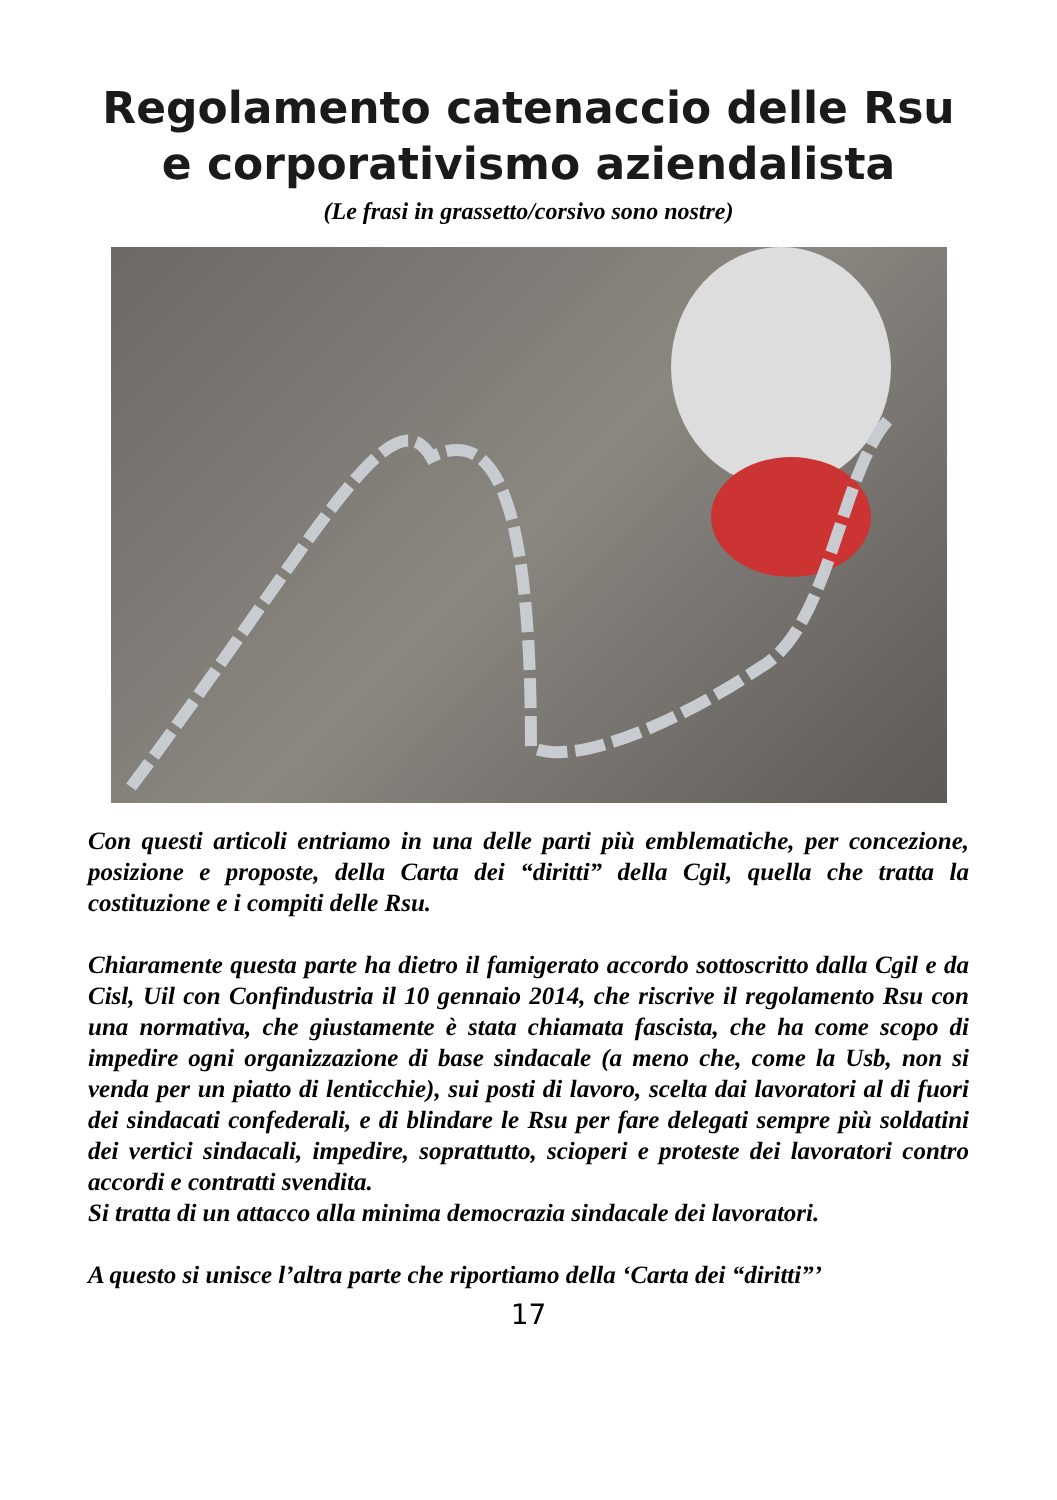Regolamento catenaccio delle Rsu
e corporativismo aziendalista
(Le frasi in grassetto/corsivo sono nostre)
Con questi articoli entriamo in una delle parti più emblematiche, per concezione, posizione e proposte, della Carta dei “diritti” della Cgil, quella che tratta la costituzione e i compiti delle Rsu.
Chiaramente questa parte ha dietro il famigerato accordo sottoscritto dalla Cgil e da Cisl, Uil con Confindustria il 10 gennaio 2014, che riscrive il regolamento Rsu con una normativa, che giustamente è stata chiamata fascista, che ha come scopo di impedire ogni organizzazione di base sindacale (a meno che, come la Usb, non si venda per un piatto di lenticchie), sui posti di lavoro, scelta dai lavoratori al di fuori dei sindacati confederali, e di blindare le Rsu per fare delegati sempre più soldatini dei vertici sindacali, impedire, soprattutto, scioperi e proteste dei lavoratori contro accordi e contratti svendita.
Si tratta di un attacco alla minima democrazia sindacale dei lavoratori.
A questo si unisce l’altra parte che riportiamo della ‘Carta dei “diritti”’
17